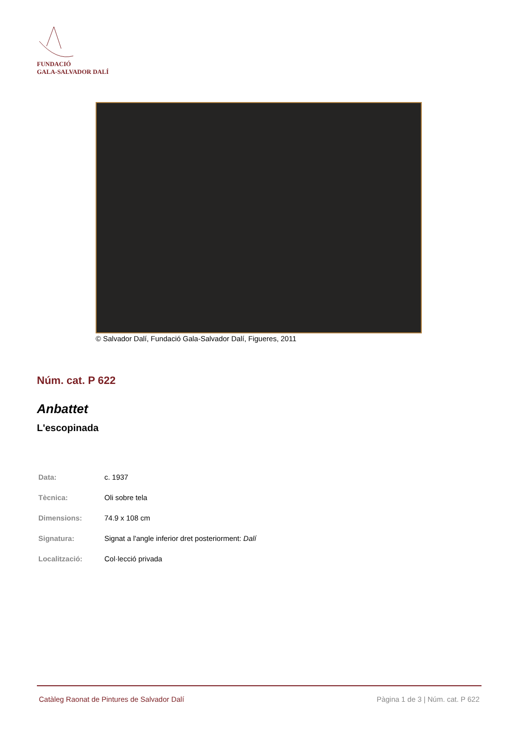FUNDACIÓ
GALA-SALVADOR DALÍ
© Salvador Dalí, Fundació Gala-Salvador Dalí, Figueres, 2011
Núm. cat. P 622
Anbattet
L'escopinada
| Data: | c. 1937 |
| Tècnica: | Oli sobre tela |
| Dimensions: | 74.9 x 108 cm |
| Signatura: | Signat a l'angle inferior dret posteriorment: Dalí |
| Localització: | Col·lecció privada |
Catàleg Raonat de Pintures de Salvador Dalí Pàgina 1 de 3 | Núm. cat. P 622